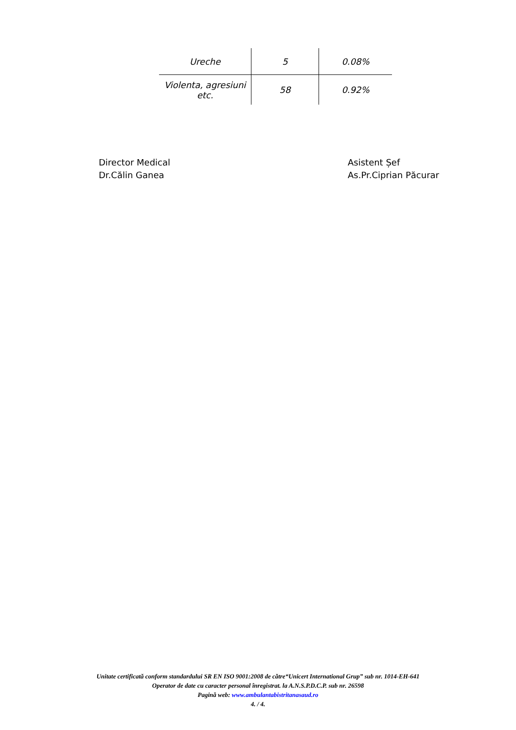| Ureche | 5 | 0.08% |
| Violenta, agresiuni etc. | 58 | 0.92% |
Director Medical
Dr.Călin Ganea
Asistent Șef
As.Pr.Ciprian Păcurar
Unitate certificată conform standardului SR EN ISO 9001:2008 de către“Unicert International Grup” sub nr. 1014-EH-641
Operator de date cu caracter personal înregistrat. la A.N.S.P.D.C.P. sub nr. 26598
Pagină web: www.ambulantabistritanasaud.ro
4. / 4.